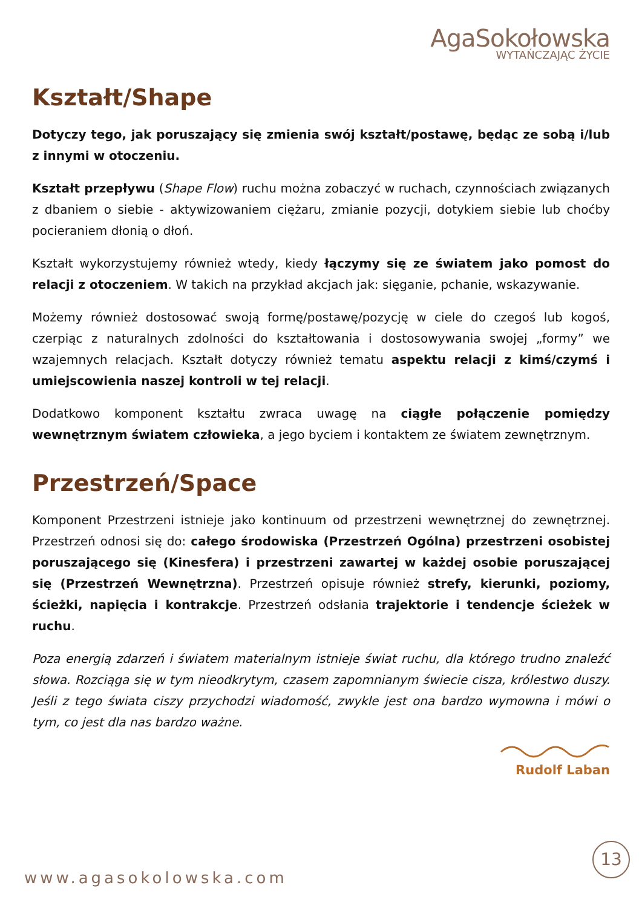AgaSokołowska
WYTAŃCZAJĄC ŻYCIE
Kształt/Shape
Dotyczy tego, jak poruszający się zmienia swój kształt/postawę, będąc ze sobą i/lub z innymi w otoczeniu.
Kształt przepływu (Shape Flow) ruchu można zobaczyć w ruchach, czynnościach związanych z dbaniem o siebie - aktywizowaniem ciężaru, zmianie pozycji, dotykiem siebie lub choćby pocieraniem dłonią o dłoń.
Kształt wykorzystujemy również wtedy, kiedy łączymy się ze światem jako pomost do relacji z otoczeniem. W takich na przykład akcjach jak: sięganie, pchanie, wskazywanie.
Możemy również dostosować swoją formę/postawę/pozycję w ciele do czegoś lub kogoś, czerpiąc z naturalnych zdolności do kształtowania i dostosowywania swojej „formy” we wzajemnych relacjach. Kształt dotyczy również tematu aspektu relacji z kimś/czymś i umiejscowienia naszej kontroli w tej relacji.
Dodatkowo komponent kształtu zwraca uwagę na ciągłe połączenie pomiędzy wewnętrznym światem człowieka, a jego byciem i kontaktem ze światem zewnętrznym.
Przestrzeń/Space
Komponent Przestrzeni istnieje jako kontinuum od przestrzeni wewnętrznej do zewnętrznej. Przestrzeń odnosi się do: całego środowiska (Przestrzeń Ogólna) przestrzeni osobistej poruszającego się (Kinesfera) i przestrzeni zawartej w każdej osobie poruszającej się (Przestrzeń Wewnętrzna). Przestrzeń opisuje również strefy, kierunki, poziomy, ścieżki, napięcia i kontrakcje. Przestrzeń odsłania trajektorie i tendencje ścieżek w ruchu.
Poza energią zdarzeń i światem materialnym istnieje świat ruchu, dla którego trudno znaleźć słowa. Rozciąga się w tym nieodkrytym, czasem zapomnianym świecie cisza, królestwo duszy. Jeśli z tego świata ciszy przychodzi wiadomość, zwykle jest ona bardzo wymowna i mówi o tym, co jest dla nas bardzo ważne.
Rudolf Laban
www.agasokolowska.com
13